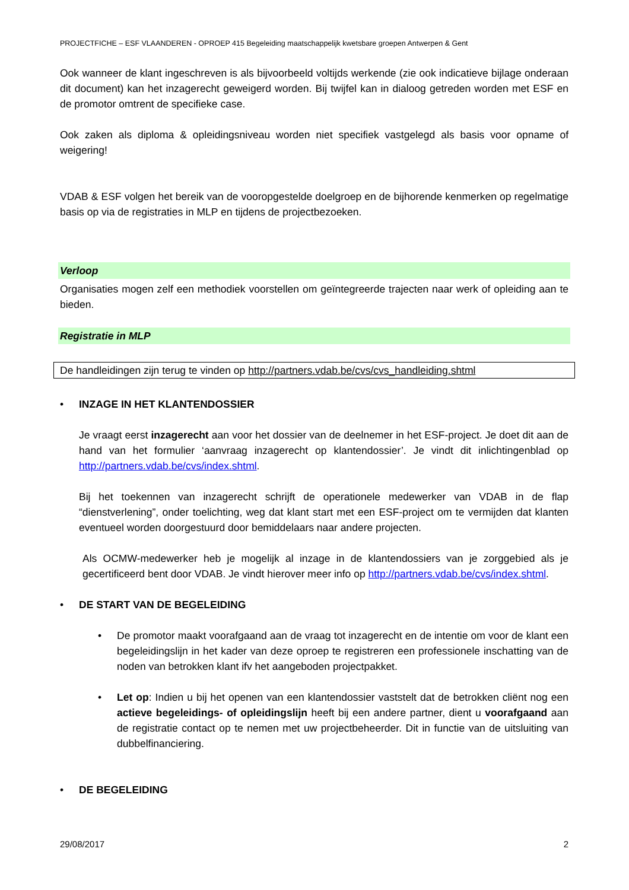PROJECTFICHE – ESF VLAANDEREN - OPROEP 415 Begeleiding maatschappelijk kwetsbare groepen Antwerpen & Gent
Ook wanneer de klant ingeschreven is als bijvoorbeeld voltijds werkende (zie ook indicatieve bijlage onderaan dit document) kan het inzagerecht geweigerd worden. Bij twijfel kan in dialoog getreden worden met ESF en de promotor omtrent de specifieke case.
Ook zaken als diploma & opleidingsniveau worden niet specifiek vastgelegd als basis voor opname of weigering!
VDAB & ESF volgen het bereik van de vooropgestelde doelgroep en de bijhorende kenmerken op regelmatige basis op via de registraties in MLP en tijdens de projectbezoeken.
Verloop
Organisaties mogen zelf een methodiek voorstellen om geïntegreerde trajecten naar werk of opleiding aan te bieden.
Registratie in MLP
De handleidingen zijn terug te vinden op http://partners.vdab.be/cvs/cvs_handleiding.shtml
• INZAGE IN HET KLANTENDOSSIER
Je vraagt eerst inzagerecht aan voor het dossier van de deelnemer in het ESF-project. Je doet dit aan de hand van het formulier ‘aanvraag inzagerecht op klantendossier’. Je vindt dit inlichtingenblad op http://partners.vdab.be/cvs/index.shtml.
Bij het toekennen van inzagerecht schrijft de operationele medewerker van VDAB in de flap “dienstverlening”, onder toelichting, weg dat klant start met een ESF-project om te vermijden dat klanten eventueel worden doorgestuurd door bemiddelaars naar andere projecten.
Als OCMW-medewerker heb je mogelijk al inzage in de klantendossiers van je zorggebied als je gecertificeerd bent door VDAB. Je vindt hierover meer info op http://partners.vdab.be/cvs/index.shtml.
• DE START VAN DE BEGELEIDING
• De promotor maakt voorafgaand aan de vraag tot inzagerecht en de intentie om voor de klant een begeleidingslijn in het kader van deze oproep te registreren een professionele inschatting van de noden van betrokken klant ifv het aangeboden projectpakket.
• Let op: Indien u bij het openen van een klantendossier vaststelt dat de betrokken cliënt nog een actieve begeleidings- of opleidingslijn heeft bij een andere partner, dient u voorafgaand aan de registratie contact op te nemen met uw projectbeheerder. Dit in functie van de uitsluiting van dubbelfinanciering.
• DE BEGELEIDING
29/08/2017 2